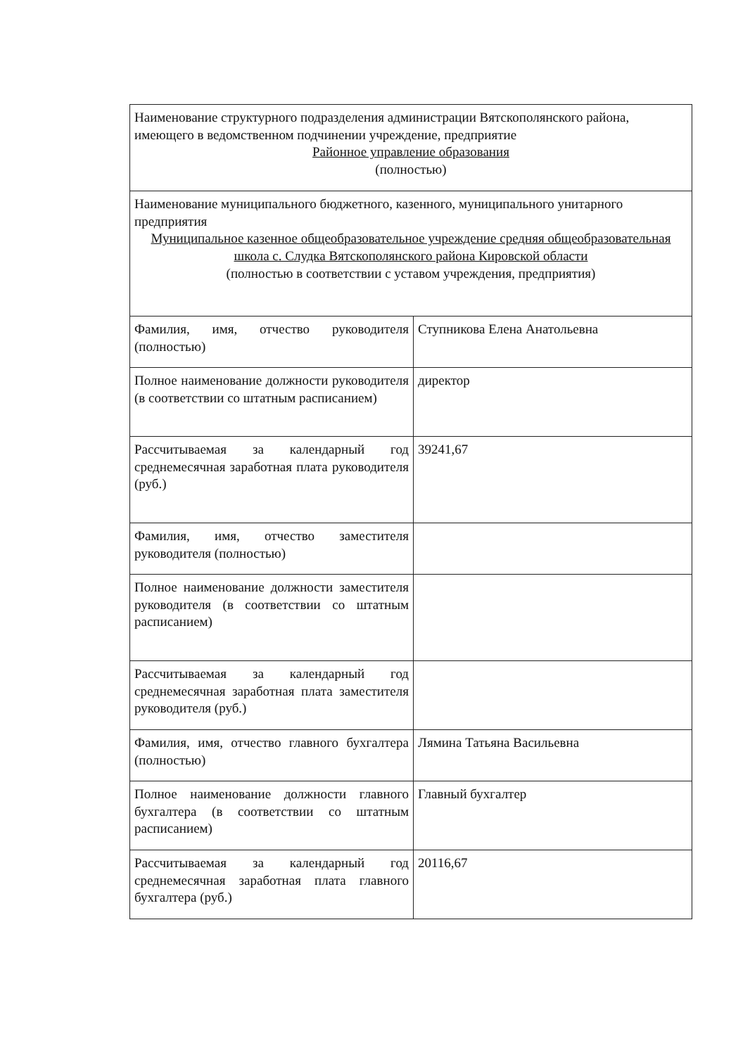| Наименование структурного подразделения администрации Вятскополянского района, имеющего в ведомственном подчинении учреждение, предприятие Районное управление образования (полностью) | |
| Наименование муниципального бюджетного, казенного, муниципального унитарного предприятия Муниципальное казенное общеобразовательное учреждение средняя общеобразовательная школа с. Слудка Вятскополянского района Кировской области (полностью в соответствии с уставом учреждения, предприятия) | |
| Фамилия, имя, отчество руководителя (полностью) | Ступникова Елена Анатольевна |
| Полное наименование должности руководителя (в соответствии со штатным расписанием) | директор |
| Рассчитываемая за календарный год среднемесячная заработная плата руководителя (руб.) | 39241,67 |
| Фамилия, имя, отчество заместителя руководителя (полностью) | |
| Полное наименование должности заместителя руководителя (в соответствии со штатным расписанием) | |
| Рассчитываемая за календарный год среднемесячная заработная плата заместителя руководителя (руб.) | |
| Фамилия, имя, отчество главного бухгалтера (полностью) | Лямина Татьяна Васильевна |
| Полное наименование должности главного бухгалтера (в соответствии со штатным расписанием) | Главный бухгалтер |
| Рассчитываемая за календарный год среднемесячная заработная плата главного бухгалтера (руб.) | 20116,67 |